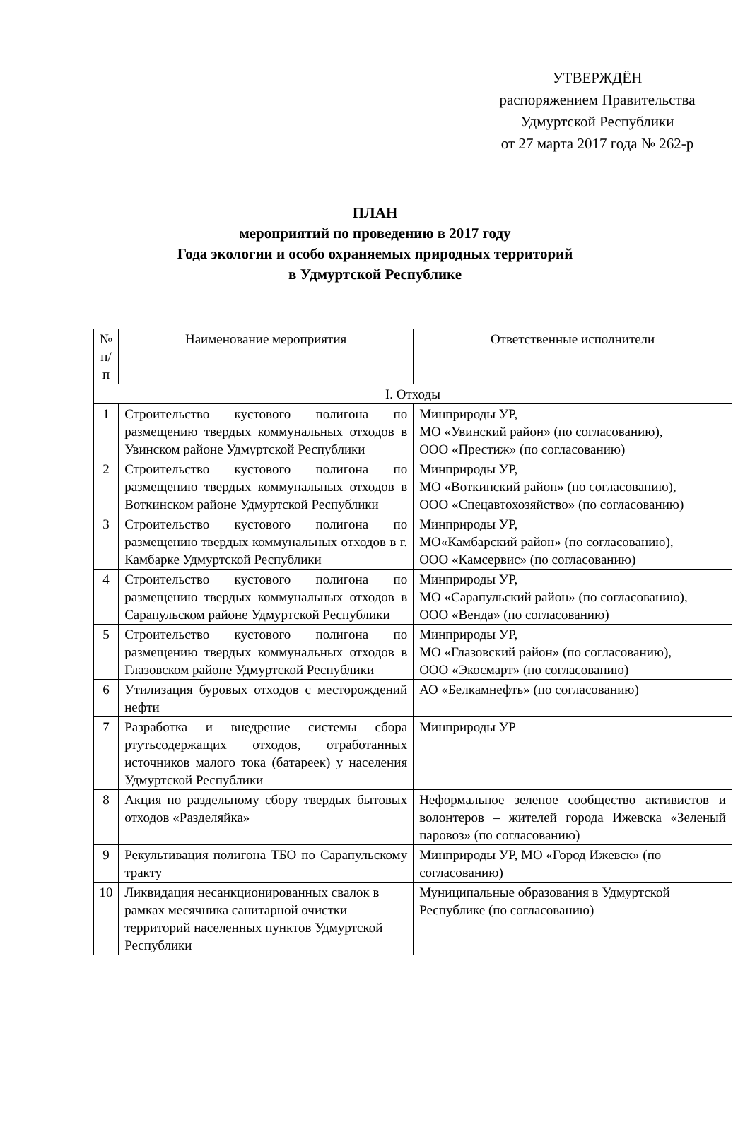УТВЕРЖДЁН
распоряжением Правительства
Удмуртской Республики
от 27 марта 2017 года № 262-р
ПЛАН
мероприятий по проведению в 2017 году
Года экологии и особо охраняемых природных территорий
в Удмуртской Республике
| № п/п | Наименование мероприятия | Ответственные исполнители |
| --- | --- | --- |
| I. Отходы | | |
| 1 | Строительство кустового полигона по размещению твердых коммунальных отходов в Увинском районе Удмуртской Республики | Минприроды УР, МО «Увинский район» (по согласованию), ООО «Престиж» (по согласованию) |
| 2 | Строительство кустового полигона по размещению твердых коммунальных отходов в Воткинском районе Удмуртской Республики | Минприроды УР, МО «Воткинский район» (по согласованию), ООО «Спецавтохозяйство» (по согласованию) |
| 3 | Строительство кустового полигона по размещению твердых коммунальных отходов в г. Камбарке Удмуртской Республики | Минприроды УР, МО«Камбарский район» (по согласованию), ООО «Камсервис» (по согласованию) |
| 4 | Строительство кустового полигона по размещению твердых коммунальных отходов в Сарапульском районе Удмуртской Республики | Минприроды УР, МО «Сарапульский район» (по согласованию), ООО «Венда» (по согласованию) |
| 5 | Строительство кустового полигона по размещению твердых коммунальных отходов в Глазовском районе Удмуртской Республики | Минприроды УР, МО «Глазовский район» (по согласованию), ООО «Экосмарт» (по согласованию) |
| 6 | Утилизация буровых отходов с месторождений нефти | АО «Белкамнефть» (по согласованию) |
| 7 | Разработка и внедрение системы сбора ртутьсодержащих отходов, отработанных источников малого тока (батареек) у населения Удмуртской Республики | Минприроды УР |
| 8 | Акция по раздельному сбору твердых бытовых отходов «Разделяйка» | Неформальное зеленое сообщество активистов и волонтеров – жителей города Ижевска «Зеленый паровоз» (по согласованию) |
| 9 | Рекультивация полигона ТБО по Сарапульскому тракту | Минприроды УР, МО «Город Ижевск» (по согласованию) |
| 10 | Ликвидация несанкционированных свалок в рамках месячника санитарной очистки территорий населенных пунктов Удмуртской Республики | Муниципальные образования в Удмуртской Республике (по согласованию) |